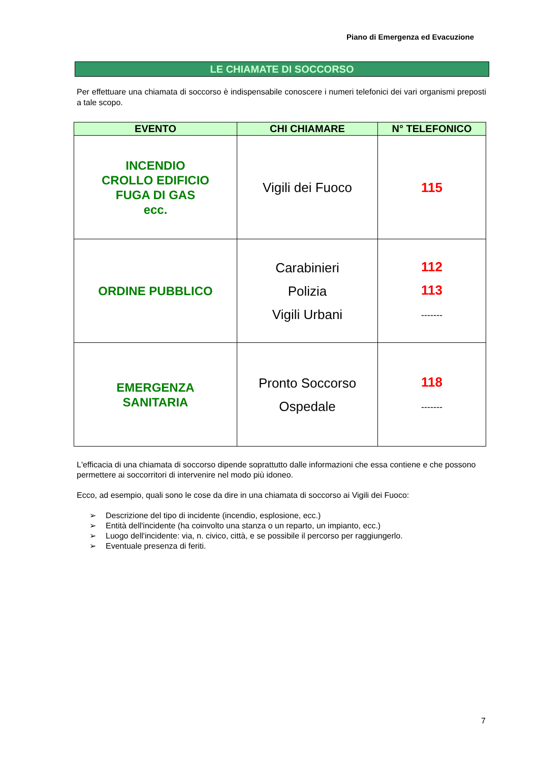Piano di Emergenza ed Evacuzione
LE CHIAMATE DI SOCCORSO
Per effettuare una chiamata di soccorso è indispensabile conoscere i numeri telefonici dei vari organismi preposti a tale scopo.
| EVENTO | CHI CHIAMARE | N° TELEFONICO |
| --- | --- | --- |
| INCENDIO CROLLO EDIFICIO FUGA DI GAS ecc. | Vigili dei Fuoco | 115 |
| ORDINE PUBBLICO | Carabinieri Polizia Vigili Urbani | 112 113 ------- |
| EMERGENZA SANITARIA | Pronto Soccorso Ospedale | 118 ------- |
L'efficacia di una chiamata di soccorso dipende soprattutto dalle informazioni che essa contiene e che possono permettere ai soccorritori di intervenire nel modo più idoneo.
Ecco, ad esempio, quali sono le cose da dire in una chiamata di soccorso ai Vigili dei Fuoco:
➢ Descrizione del tipo di incidente (incendio, esplosione, ecc.)
➢ Entità dell'incidente (ha coinvolto una stanza o un reparto, un impianto, ecc.)
➢ Luogo dell'incidente: via, n. civico, città, e se possibile il percorso per raggiungerlo.
➢ Eventuale presenza di feriti.
7